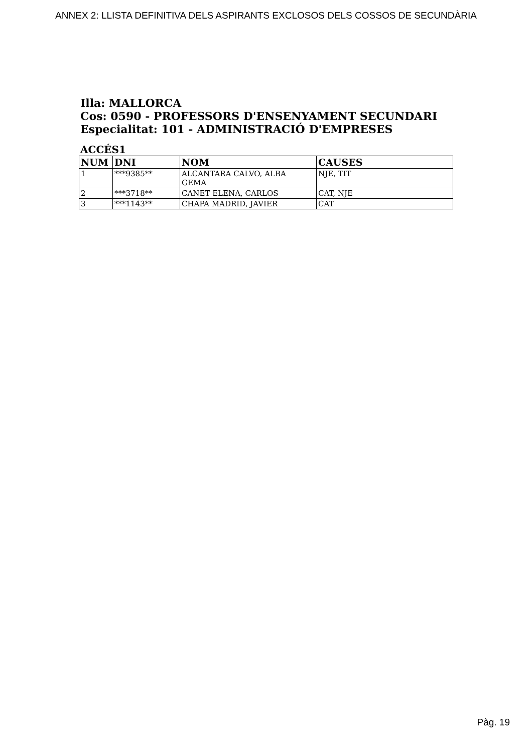ANNEX 2: LLISTA DEFINITIVA DELS ASPIRANTS EXCLOSOS DELS COSSOS DE SECUNDÀRIA
Illa: MALLORCA
Cos: 0590 - PROFESSORS D'ENSENYAMENT SECUNDARI
Especialitat: 101 - ADMINISTRACIÓ D'EMPRESES
ACCÉS1
| NUM | DNI | NOM | CAUSES |
| --- | --- | --- | --- |
| 1 | ***9385** | ALCANTARA CALVO, ALBA GEMA | NJE, TIT |
| 2 | ***3718** | CANET ELENA, CARLOS | CAT, NJE |
| 3 | ***1143** | CHAPA MADRID, JAVIER | CAT |
Pàg. 19